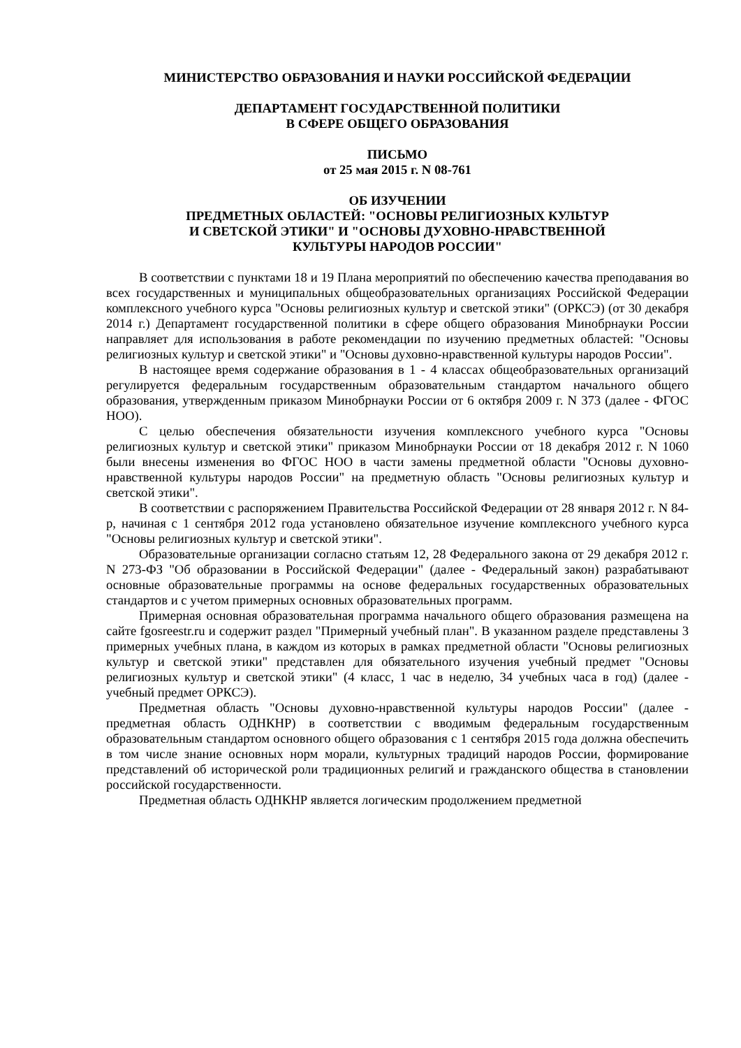МИНИСТЕРСТВО ОБРАЗОВАНИЯ И НАУКИ РОССИЙСКОЙ ФЕДЕРАЦИИ
ДЕПАРТАМЕНТ ГОСУДАРСТВЕННОЙ ПОЛИТИКИ
В СФЕРЕ ОБЩЕГО ОБРАЗОВАНИЯ
ПИСЬМО
от 25 мая 2015 г. N 08-761
ОБ ИЗУЧЕНИИ
ПРЕДМЕТНЫХ ОБЛАСТЕЙ: "ОСНОВЫ РЕЛИГИОЗНЫХ КУЛЬТУР
И СВЕТСКОЙ ЭТИКИ" И "ОСНОВЫ ДУХОВНО-НРАВСТВЕННОЙ
КУЛЬТУРЫ НАРОДОВ РОССИИ"
В соответствии с пунктами 18 и 19 Плана мероприятий по обеспечению качества преподавания во всех государственных и муниципальных общеобразовательных организациях Российской Федерации комплексного учебного курса "Основы религиозных культур и светской этики" (ОРКСЭ) (от 30 декабря 2014 г.) Департамент государственной политики в сфере общего образования Минобрнауки России направляет для использования в работе рекомендации по изучению предметных областей: "Основы религиозных культур и светской этики" и "Основы духовно-нравственной культуры народов России".
В настоящее время содержание образования в 1 - 4 классах общеобразовательных организаций регулируется федеральным государственным образовательным стандартом начального общего образования, утвержденным приказом Минобрнауки России от 6 октября 2009 г. N 373 (далее - ФГОС НОО).
С целью обеспечения обязательности изучения комплексного учебного курса "Основы религиозных культур и светской этики" приказом Минобрнауки России от 18 декабря 2012 г. N 1060 были внесены изменения во ФГОС НОО в части замены предметной области "Основы духовно-нравственной культуры народов России" на предметную область "Основы религиозных культур и светской этики".
В соответствии с распоряжением Правительства Российской Федерации от 28 января 2012 г. N 84-р, начиная с 1 сентября 2012 года установлено обязательное изучение комплексного учебного курса "Основы религиозных культур и светской этики".
Образовательные организации согласно статьям 12, 28 Федерального закона от 29 декабря 2012 г. N 273-ФЗ "Об образовании в Российской Федерации" (далее - Федеральный закон) разрабатывают основные образовательные программы на основе федеральных государственных образовательных стандартов и с учетом примерных основных образовательных программ.
Примерная основная образовательная программа начального общего образования размещена на сайте fgosreestr.ru и содержит раздел "Примерный учебный план". В указанном разделе представлены 3 примерных учебных плана, в каждом из которых в рамках предметной области "Основы религиозных культур и светской этики" представлен для обязательного изучения учебный предмет "Основы религиозных культур и светской этики" (4 класс, 1 час в неделю, 34 учебных часа в год) (далее - учебный предмет ОРКСЭ).
Предметная область "Основы духовно-нравственной культуры народов России" (далее - предметная область ОДНКНР) в соответствии с вводимым федеральным государственным образовательным стандартом основного общего образования с 1 сентября 2015 года должна обеспечить в том числе знание основных норм морали, культурных традиций народов России, формирование представлений об исторической роли традиционных религий и гражданского общества в становлении российской государственности.
Предметная область ОДНКНР является логическим продолжением предметной